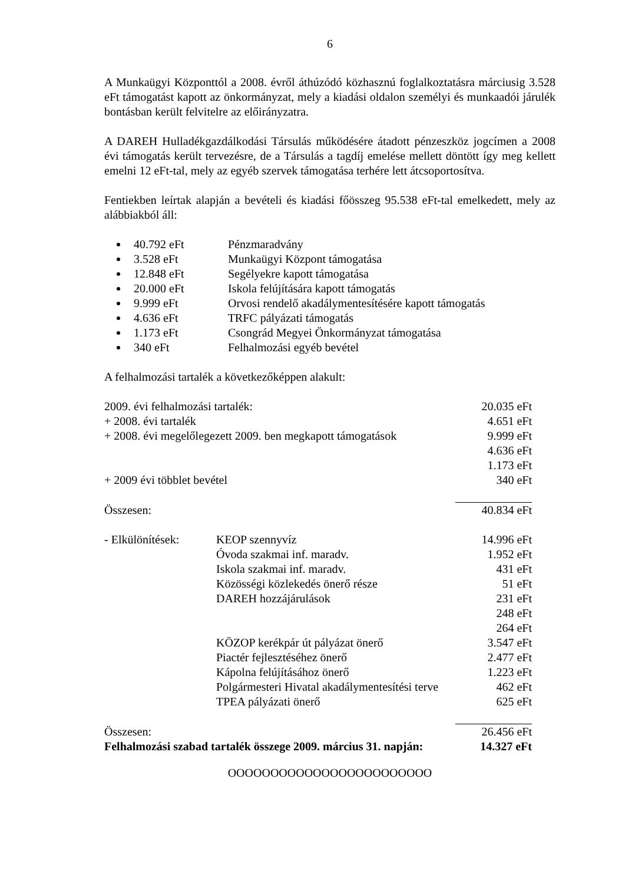6
A Munkaügyi Központtól a 2008. évről áthúzódó közhasznú foglalkoztatásra márciusig 3.528 eFt támogatást kapott az önkormányzat, mely a kiadási oldalon személyi és munkaadói járulék bontásban került felvitelre az előirányzatra.
A DAREH Hulladékgazdálkodási Társulás működésére átadott pénzeszköz jogcímen a 2008 évi támogatás került tervezésre, de a Társulás a tagdíj emelése mellett döntött így meg kellett emelni 12 eFt-tal, mely az egyéb szervek támogatása terhére lett átcsoportosítva.
Fentiekben leírtak alapján a bevételi és kiadási főösszeg 95.538 eFt-tal emelkedett, mely az alábbiakból áll:
40.792 eFt Pénzmaradvány
3.528 eFt Munkaügyi Központ támogatása
12.848 eFt Segélyekre kapott támogatása
20.000 eFt Iskola felújítására kapott támogatás
9.999 eFt Orvosi rendelő akadálymentesítésére kapott támogatás
4.636 eFt TRFC pályázati támogatás
1.173 eFt Csongrád Megyei Önkormányzat támogatása
340 eFt Felhalmozási egyéb bevétel
A felhalmozási tartalék a következőképpen alakult:
| 2009. évi felhalmozási tartalék: | | 20.035 eFt |
| + 2008. évi tartalék | | 4.651 eFt |
| + 2008. évi megelőlegezett 2009. ben megkapott támogatások | | 9.999 eFt |
| | | 4.636 eFt |
| | | 1.173 eFt |
| + 2009 évi többlet bevétel | | 340 eFt |
| Összesen: | | 40.834 eFt |
| - Elkülönítések: | KEOP szennyvíz | 14.996 eFt |
| | Óvoda szakmai inf. maradv. | 1.952 eFt |
| | Iskola szakmai inf. maradv. | 431 eFt |
| | Közösségi közlekedés önerő része | 51 eFt |
| | DAREH hozzájárulások | 231 eFt |
| | | 248 eFt |
| | | 264 eFt |
| | KÖZOP kerékpár út pályázat önerő | 3.547 eFt |
| | Piactér fejlesztéséhez önerő | 2.477 eFt |
| | Kápolna felújításához önerő | 1.223 eFt |
| | Polgármesteri Hivatal akadálymentesítési terve | 462 eFt |
| | TPEA pályázati önerő | 625 eFt |
| Összesen: | | 26.456 eFt |
| Felhalmozási szabad tartalék összege 2009. március 31. napján: | | 14.327 eFt |
OOOOOOOOOOOOOOOOOOOOOOOO